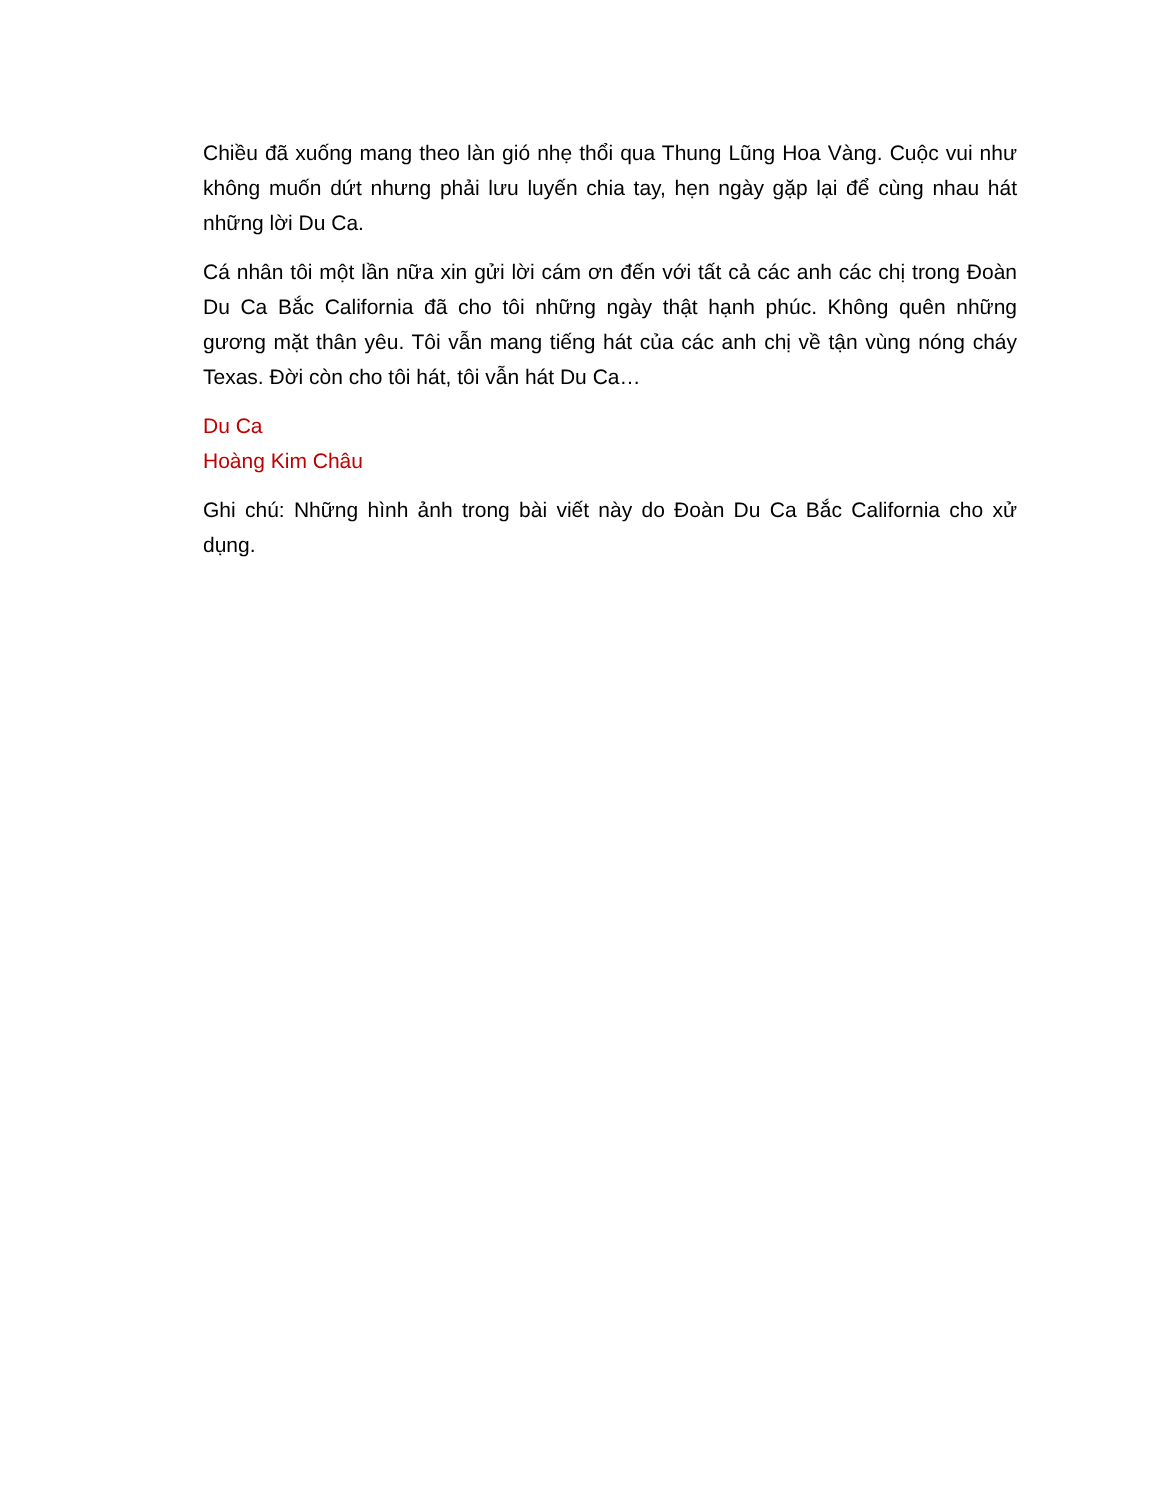Chiều đã xuống mang theo làn gió nhẹ thổi qua Thung Lũng Hoa Vàng. Cuộc vui như không muốn dứt nhưng phải lưu luyến chia tay, hẹn ngày gặp lại để cùng nhau hát những lời Du Ca.
Cá nhân tôi một lần nữa xin gửi lời cám ơn đến với tất cả các anh các chị trong Đoàn Du Ca Bắc California đã cho tôi những ngày thật hạnh phúc. Không quên những gương mặt thân yêu. Tôi vẫn mang tiếng hát của các anh chị về tận vùng nóng cháy Texas. Đời còn cho tôi hát, tôi vẫn hát Du Ca…
Du Ca
Hoàng Kim Châu
Ghi chú: Những hình ảnh trong bài viết này do Đoàn Du Ca Bắc California cho xử dụng.